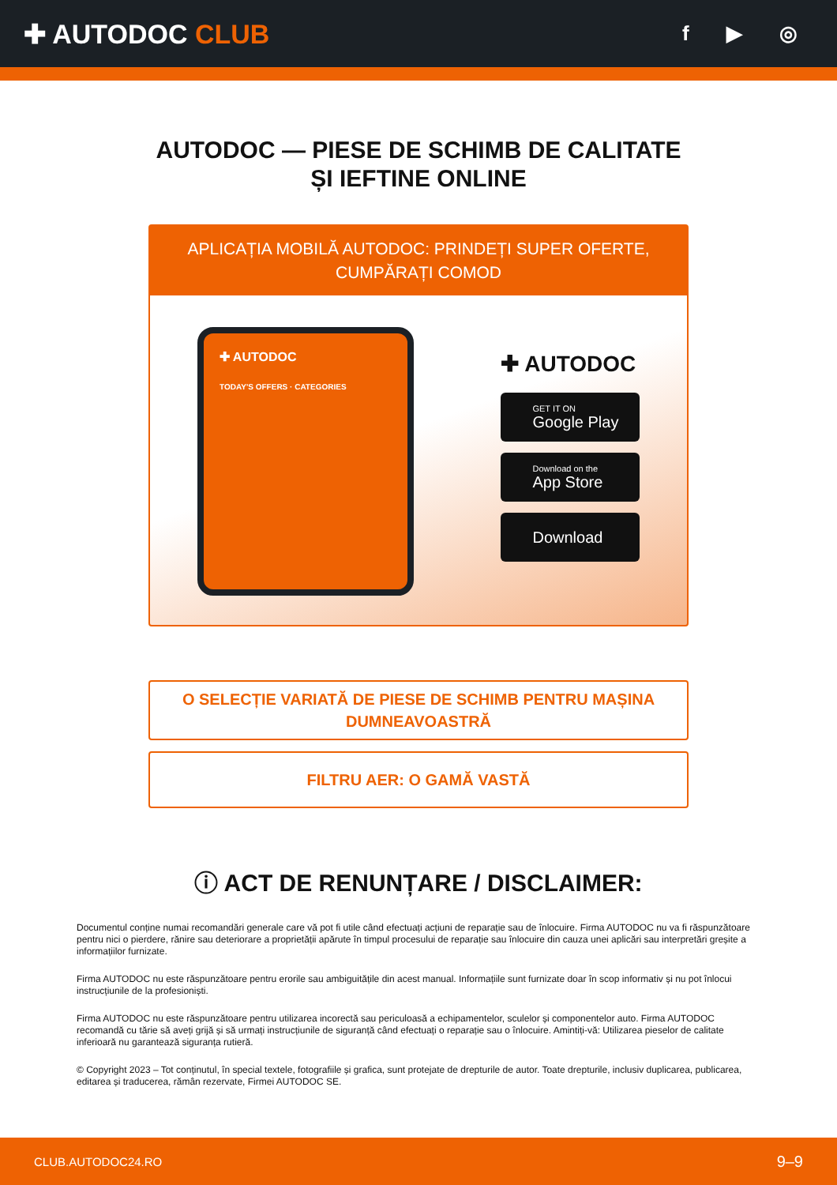✚ AUTODOC CLUB
f ▶ ◎
AUTODOC — PIESE DE SCHIMB DE CALITATE ȘI IEFTINE ONLINE
APLICAȚIA MOBILĂ AUTODOC: PRINDEȚI SUPER OFERTE, CUMPĂRAȚI COMOD
✚ AUTODOC
TODAY'S OFFERS · CATEGORIES
✚ AUTODOC
GET IT ON
Google Play
Download on the
App Store
Download
O SELECȚIE VARIATĂ DE PIESE DE SCHIMB PENTRU MAȘINA DUMNEAVOASTRĂ
FILTRU AER: O GAMĂ VASTĂ
ⓘ ACT DE RENUNȚARE / DISCLAIMER:
Documentul conține numai recomandări generale care vă pot fi utile când efectuați acțiuni de reparație sau de înlocuire. Firma AUTODOC nu va fi răspunzătoare pentru nici o pierdere, rănire sau deteriorare a proprietății apărute în timpul procesului de reparație sau înlocuire din cauza unei aplicări sau interpretări greșite a informațiilor furnizate.
Firma AUTODOC nu este răspunzătoare pentru erorile sau ambiguitățile din acest manual. Informațiile sunt furnizate doar în scop informativ și nu pot înlocui instrucțiunile de la profesioniști.
Firma AUTODOC nu este răspunzătoare pentru utilizarea incorectă sau periculoasă a echipamentelor, sculelor și componentelor auto. Firma AUTODOC recomandă cu tărie să aveți grijă și să urmați instrucțiunile de siguranță când efectuați o reparație sau o înlocuire. Amintiți-vă: Utilizarea pieselor de calitate inferioară nu garantează siguranța rutieră.
© Copyright 2023 – Tot conținutul, în special textele, fotografiile și grafica, sunt protejate de drepturile de autor. Toate drepturile, inclusiv duplicarea, publicarea, editarea și traducerea, rămân rezervate, Firmei AUTODOC SE.
CLUB.AUTODOC24.RO 9–9